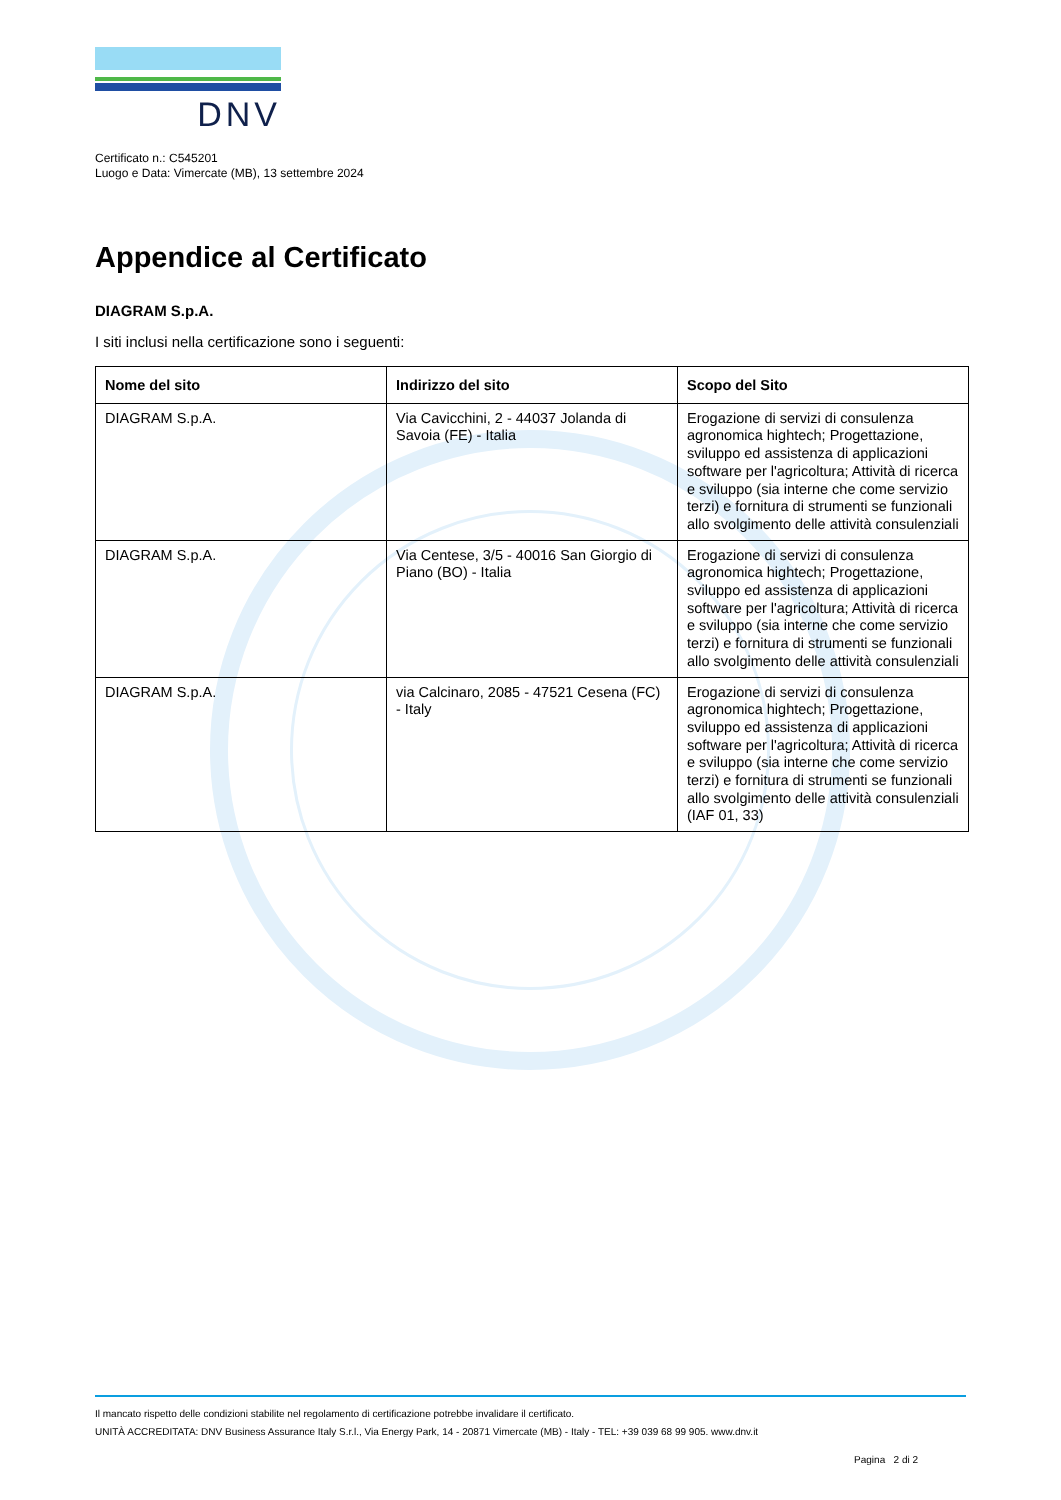DNV
Certificato n.: C545201
Luogo e Data: Vimercate (MB), 13 settembre 2024
Appendice al Certificato
DIAGRAM S.p.A.
I siti inclusi nella certificazione sono i seguenti:
| Nome del sito | Indirizzo del sito | Scopo del Sito |
| --- | --- | --- |
| DIAGRAM S.p.A. | Via Cavicchini, 2 - 44037 Jolanda di Savoia (FE) - Italia | Erogazione di servizi di consulenza agronomica hightech; Progettazione, sviluppo ed assistenza di applicazioni software per l'agricoltura; Attività di ricerca e sviluppo (sia interne che come servizio terzi) e fornitura di strumenti se funzionali allo svolgimento delle attività consulenziali |
| DIAGRAM S.p.A. | Via Centese, 3/5 - 40016 San Giorgio di Piano (BO) - Italia | Erogazione di servizi di consulenza agronomica hightech; Progettazione, sviluppo ed assistenza di applicazioni software per l'agricoltura; Attività di ricerca e sviluppo (sia interne che come servizio terzi) e fornitura di strumenti se funzionali allo svolgimento delle attività consulenziali |
| DIAGRAM S.p.A. | via Calcinaro, 2085 - 47521 Cesena (FC) - Italy | Erogazione di servizi di consulenza agronomica hightech; Progettazione, sviluppo ed assistenza di applicazioni software per l'agricoltura; Attività di ricerca e sviluppo (sia interne che come servizio terzi) e fornitura di strumenti se funzionali allo svolgimento delle attività consulenziali (IAF 01, 33) |
Il mancato rispetto delle condizioni stabilite nel regolamento di certificazione potrebbe invalidare il certificato.
UNITÀ ACCREDITATA: DNV Business Assurance Italy S.r.l., Via Energy Park, 14 - 20871 Vimercate (MB) - Italy - TEL: +39 039 68 99 905. www.dnv.it
Pagina 2 di 2